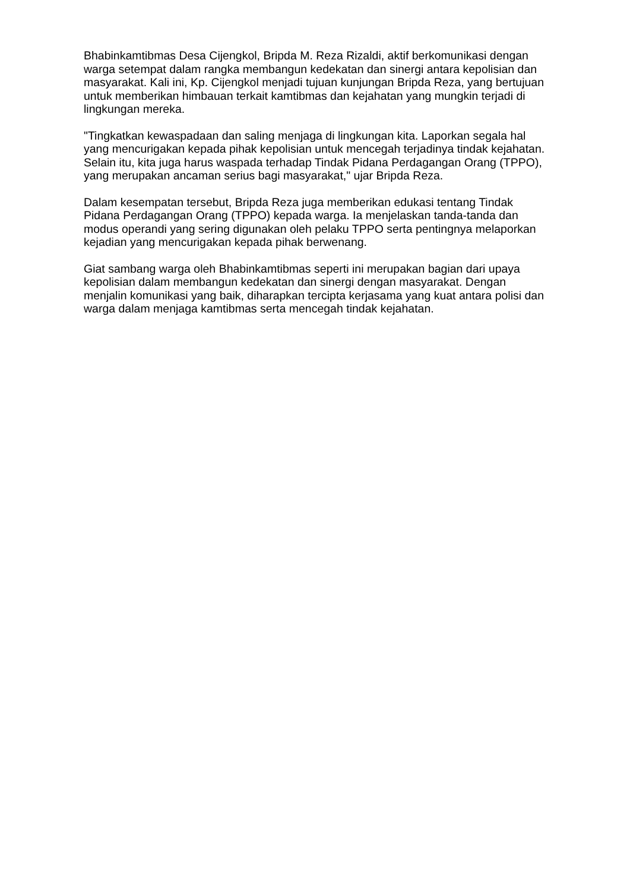Bhabinkamtibmas Desa Cijengkol, Bripda M. Reza Rizaldi, aktif berkomunikasi dengan warga setempat dalam rangka membangun kedekatan dan sinergi antara kepolisian dan masyarakat. Kali ini, Kp. Cijengkol menjadi tujuan kunjungan Bripda Reza, yang bertujuan untuk memberikan himbauan terkait kamtibmas dan kejahatan yang mungkin terjadi di lingkungan mereka.
"Tingkatkan kewaspadaan dan saling menjaga di lingkungan kita. Laporkan segala hal yang mencurigakan kepada pihak kepolisian untuk mencegah terjadinya tindak kejahatan. Selain itu, kita juga harus waspada terhadap Tindak Pidana Perdagangan Orang (TPPO), yang merupakan ancaman serius bagi masyarakat," ujar Bripda Reza.
Dalam kesempatan tersebut, Bripda Reza juga memberikan edukasi tentang Tindak Pidana Perdagangan Orang (TPPO) kepada warga. Ia menjelaskan tanda-tanda dan modus operandi yang sering digunakan oleh pelaku TPPO serta pentingnya melaporkan kejadian yang mencurigakan kepada pihak berwenang.
Giat sambang warga oleh Bhabinkamtibmas seperti ini merupakan bagian dari upaya kepolisian dalam membangun kedekatan dan sinergi dengan masyarakat. Dengan menjalin komunikasi yang baik, diharapkan tercipta kerjasama yang kuat antara polisi dan warga dalam menjaga kamtibmas serta mencegah tindak kejahatan.